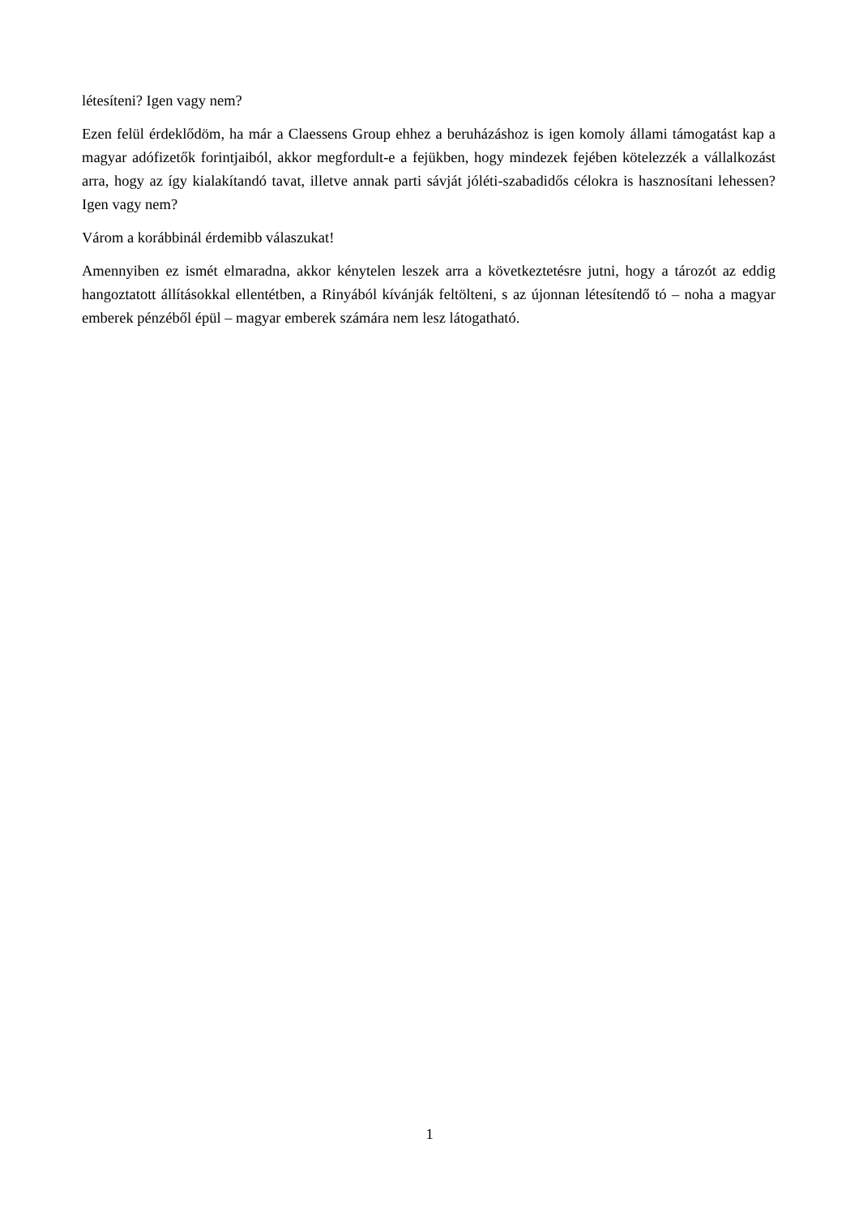létesíteni? Igen vagy nem?
Ezen felül érdeklődöm, ha már a Claessens Group ehhez a beruházáshoz is igen komoly állami támogatást kap a magyar adófizetők forintjaiból, akkor megfordult-e a fejükben, hogy mindezek fejében kötelezzék a vállalkozást arra, hogy az így kialakítandó tavat, illetve annak parti sávját jóléti-szabadidős célokra is hasznosítani lehessen? Igen vagy nem?
Várom a korábbinál érdemibb válaszukat!
Amennyiben ez ismét elmaradna, akkor kénytelen leszek arra a következtetésre jutni, hogy a tározót az eddig hangoztatott állításokkal ellentétben, a Rinyából kívánják feltölteni, s az újonnan létesítendő tó – noha a magyar emberek pénzéből épül – magyar emberek számára nem lesz látogatható.
1